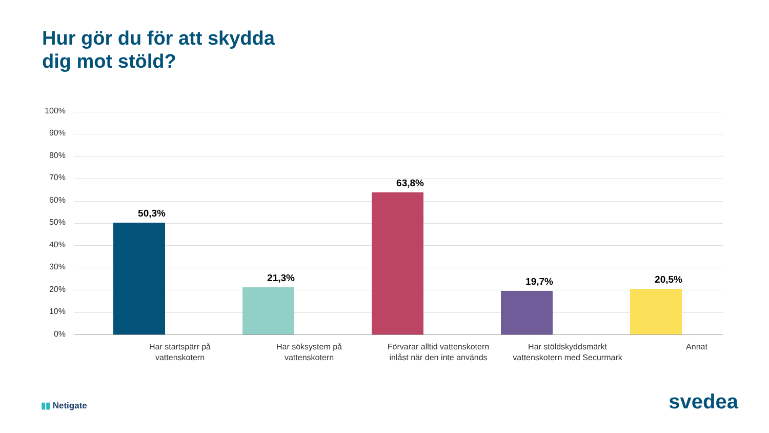Hur gör du för att skydda
dig mot stöld?
100%
90%
80%
70%
60%
50%
40%
30%
20%
10%
0%
50,3%
21,3%
63,8%
19,7% 20,5%
Har startspärr på vattenskotern
Har söksystem på vattenskotern
Förvarar alltid vattenskotern inlåst när den inte används
Har stöldskyddsmärkt vattenskotern med Securmark
Annat
▮▮ Netigate svedea